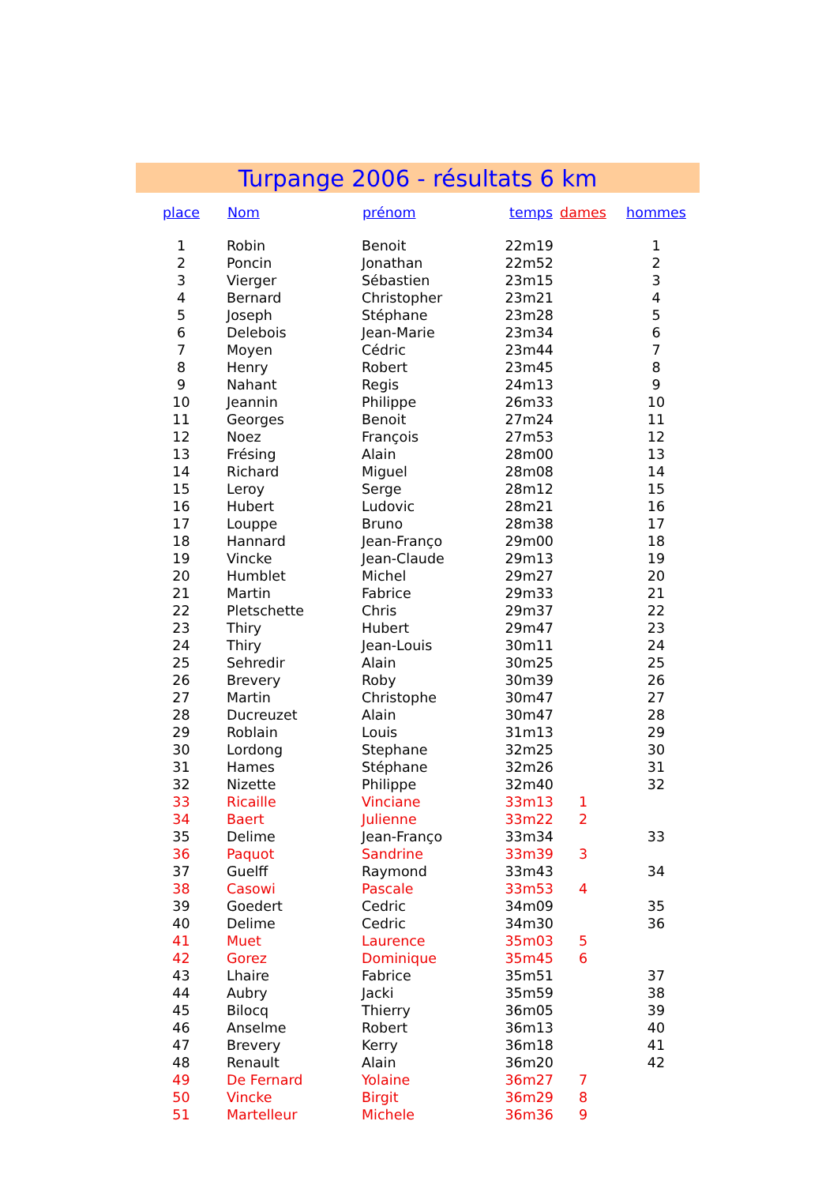Turpange 2006 - résultats 6 km
| place | Nom | prénom | temps | dames | hommes |
| --- | --- | --- | --- | --- | --- |
| 1 | Robin | Benoit | 22m19 | | 1 |
| 2 | Poncin | Jonathan | 22m52 | | 2 |
| 3 | Vierger | Sébastien | 23m15 | | 3 |
| 4 | Bernard | Christopher | 23m21 | | 4 |
| 5 | Joseph | Stéphane | 23m28 | | 5 |
| 6 | Delebois | Jean-Marie | 23m34 | | 6 |
| 7 | Moyen | Cédric | 23m44 | | 7 |
| 8 | Henry | Robert | 23m45 | | 8 |
| 9 | Nahant | Regis | 24m13 | | 9 |
| 10 | Jeannin | Philippe | 26m33 | | 10 |
| 11 | Georges | Benoit | 27m24 | | 11 |
| 12 | Noez | François | 27m53 | | 12 |
| 13 | Frésing | Alain | 28m00 | | 13 |
| 14 | Richard | Miguel | 28m08 | | 14 |
| 15 | Leroy | Serge | 28m12 | | 15 |
| 16 | Hubert | Ludovic | 28m21 | | 16 |
| 17 | Louppe | Bruno | 28m38 | | 17 |
| 18 | Hannard | Jean-Franço | 29m00 | | 18 |
| 19 | Vincke | Jean-Claude | 29m13 | | 19 |
| 20 | Humblet | Michel | 29m27 | | 20 |
| 21 | Martin | Fabrice | 29m33 | | 21 |
| 22 | Pletschette | Chris | 29m37 | | 22 |
| 23 | Thiry | Hubert | 29m47 | | 23 |
| 24 | Thiry | Jean-Louis | 30m11 | | 24 |
| 25 | Sehredir | Alain | 30m25 | | 25 |
| 26 | Brevery | Roby | 30m39 | | 26 |
| 27 | Martin | Christophe | 30m47 | | 27 |
| 28 | Ducreuzet | Alain | 30m47 | | 28 |
| 29 | Roblain | Louis | 31m13 | | 29 |
| 30 | Lordong | Stephane | 32m25 | | 30 |
| 31 | Hames | Stéphane | 32m26 | | 31 |
| 32 | Nizette | Philippe | 32m40 | | 32 |
| 33 | Ricaille | Vinciane | 33m13 | 1 | |
| 34 | Baert | Julienne | 33m22 | 2 | |
| 35 | Delime | Jean-Franço | 33m34 | | 33 |
| 36 | Paquot | Sandrine | 33m39 | 3 | |
| 37 | Guelff | Raymond | 33m43 | | 34 |
| 38 | Casowi | Pascale | 33m53 | 4 | |
| 39 | Goedert | Cedric | 34m09 | | 35 |
| 40 | Delime | Cedric | 34m30 | | 36 |
| 41 | Muet | Laurence | 35m03 | 5 | |
| 42 | Gorez | Dominique | 35m45 | 6 | |
| 43 | Lhaire | Fabrice | 35m51 | | 37 |
| 44 | Aubry | Jacki | 35m59 | | 38 |
| 45 | Bilocq | Thierry | 36m05 | | 39 |
| 46 | Anselme | Robert | 36m13 | | 40 |
| 47 | Brevery | Kerry | 36m18 | | 41 |
| 48 | Renault | Alain | 36m20 | | 42 |
| 49 | De Fernard | Yolaine | 36m27 | 7 | |
| 50 | Vincke | Birgit | 36m29 | 8 | |
| 51 | Martelleur | Michele | 36m36 | 9 | |